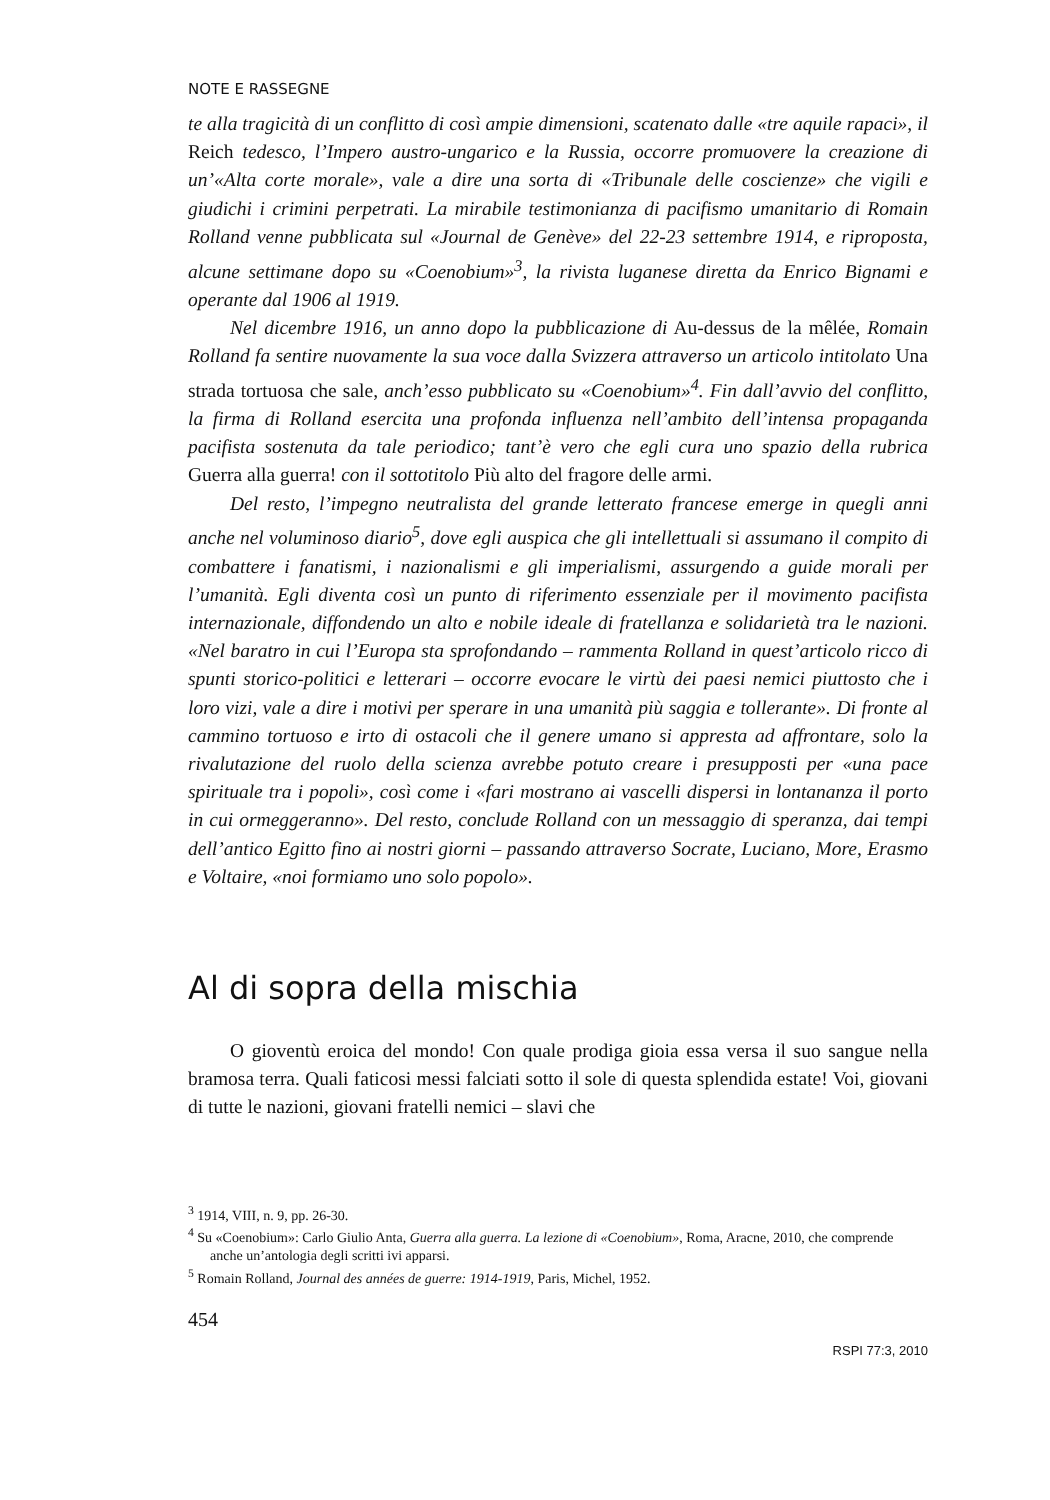NOTE E RASSEGNE
te alla tragicità di un conflitto di così ampie dimensioni, scatenato dalle «tre aquile rapaci», il Reich tedesco, l’Impero austro-ungarico e la Russia, occorre promuovere la creazione di un’«Alta corte morale», vale a dire una sorta di «Tribunale delle coscienze» che vigili e giudichi i crimini perpetrati. La mirabile testimonianza di pacifismo umanitario di Romain Rolland venne pubblicata sul «Journal de Genève» del 22-23 settembre 1914, e riproposta, alcune settimane dopo su «Coenobium»<sup>3</sup>, la rivista luganese diretta da Enrico Bignami e operante dal 1906 al 1919.
Nel dicembre 1916, un anno dopo la pubblicazione di Au-dessus de la mêlée, Romain Rolland fa sentire nuovamente la sua voce dalla Svizzera attraverso un articolo intitolato Una strada tortuosa che sale, anch’esso pubblicato su «Coenobium»<sup>4</sup>. Fin dall’avvio del conflitto, la firma di Rolland esercita una profonda influenza nell’ambito dell’intensa propaganda pacifista sostenuta da tale periodico; tant’è vero che egli cura uno spazio della rubrica Guerra alla guerra! con il sottotitolo Più alto del fragore delle armi.
Del resto, l’impegno neutralista del grande letterato francese emerge in quegli anni anche nel voluminoso diario<sup>5</sup>, dove egli auspica che gli intellettuali si assumano il compito di combattere i fanatismi, i nazionalismi e gli imperialismi, assurgendo a guide morali per l’umanità. Egli diventa così un punto di riferimento essenziale per il movimento pacifista internazionale, diffondendo un alto e nobile ideale di fratellanza e solidarietà tra le nazioni. «Nel baratro in cui l’Europa sta sprofondando – rammenta Rolland in quest’articolo ricco di spunti storico-politici e letterari – occorre evocare le virtù dei paesi nemici piuttosto che i loro vizi, vale a dire i motivi per sperare in una umanità più saggia e tollerante». Di fronte al cammino tortuoso e irto di ostacoli che il genere umano si appresta ad affrontare, solo la rivalutazione del ruolo della scienza avrebbe potuto creare i presupposti per «una pace spirituale tra i popoli», così come i «fari mostrano ai vascelli dispersi in lontananza il porto in cui ormeggeranno». Del resto, conclude Rolland con un messaggio di speranza, dai tempi dell’antico Egitto fino ai nostri giorni – passando attraverso Socrate, Luciano, More, Erasmo e Voltaire, «noi formiamo uno solo popolo».
Al di sopra della mischia
O gioventù eroica del mondo! Con quale prodiga gioia essa versa il suo sangue nella bramosa terra. Quali faticosi messi falciati sotto il sole di questa splendida estate! Voi, giovani di tutte le nazioni, giovani fratelli nemici – slavi che
<sup>3</sup> 1914, VIII, n. 9, pp. 26-30.
<sup>4</sup> Su «Coenobium»: Carlo Giulio Anta, Guerra alla guerra. La lezione di «Coenobium», Roma, Aracne, 2010, che comprende anche un’antologia degli scritti ivi apparsi.
<sup>5</sup> Romain Rolland, Journal des années de guerre: 1914-1919, Paris, Michel, 1952.
454
RSPI 77:3, 2010